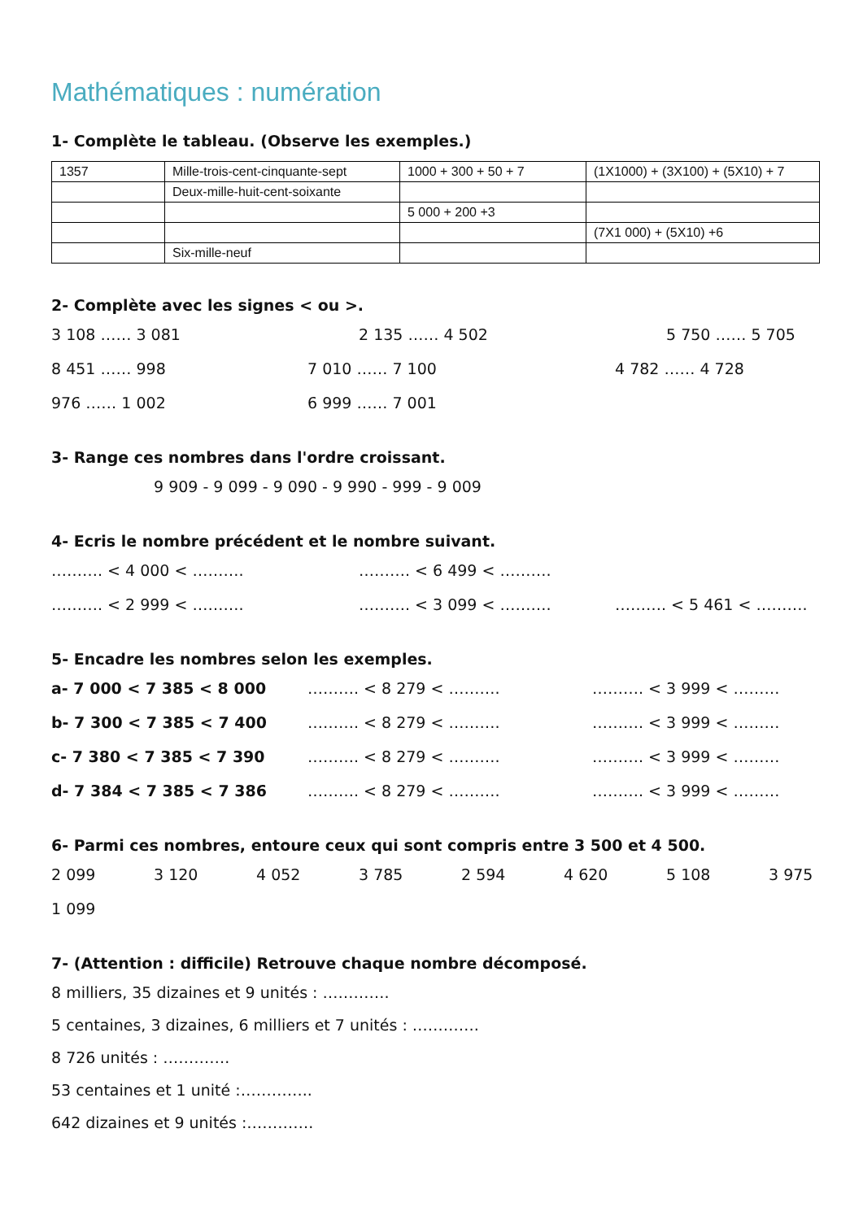Mathématiques : numération
1- Complète le tableau. (Observe les exemples.)
| 1357 | Mille-trois-cent-cinquante-sept | 1000 + 300 + 50 + 7 | (1X1000) + (3X100) + (5X10) + 7 |
| | Deux-mille-huit-cent-soixante | | |
| | | 5 000 + 200 +3 | |
| | | | (7X1 000) + (5X10) +6 |
| | Six-mille-neuf | | |
2- Complète avec les signes < ou >.
3 108 …… 3 081 2 135 …… 4 502 5 750 …… 5 705
8 451 …… 998 7 010 …… 7 100 4 782 …… 4 728
976 …… 1 002 6 999 …… 7 001
3- Range ces nombres dans l'ordre croissant.
9 909 - 9 099 - 9 090 - 9 990 - 999 - 9 009
4- Ecris le nombre précédent et le nombre suivant.
………. < 4 000 < ………. ………. < 6 499 < ……….
………. < 2 999 < ………. ………. < 3 099 < ………. ………. < 5 461 < ……….
5- Encadre les nombres selon les exemples.
a- 7 000 < 7 385 < 8 000 ………. < 8 279 < ………. ………. < 3 999 < ………
b- 7 300 < 7 385 < 7 400 ………. < 8 279 < ………. ………. < 3 999 < ………
c- 7 380 < 7 385 < 7 390 ………. < 8 279 < ………. ………. < 3 999 < ………
d- 7 384 < 7 385 < 7 386 ………. < 8 279 < ………. ………. < 3 999 < ………
6- Parmi ces nombres, entoure ceux qui sont compris entre 3 500 et 4 500.
2 099 3 120 4 052 3 785 2 594 4 620 5 108 3 975
1 099
7- (Attention : difficile) Retrouve chaque nombre décomposé.
8 milliers, 35 dizaines et 9 unités : ………….
5 centaines, 3 dizaines, 6 milliers et 7 unités : ………….
8 726 unités : ………….
53 centaines et 1 unité :…………..
642 dizaines et 9 unités :………….